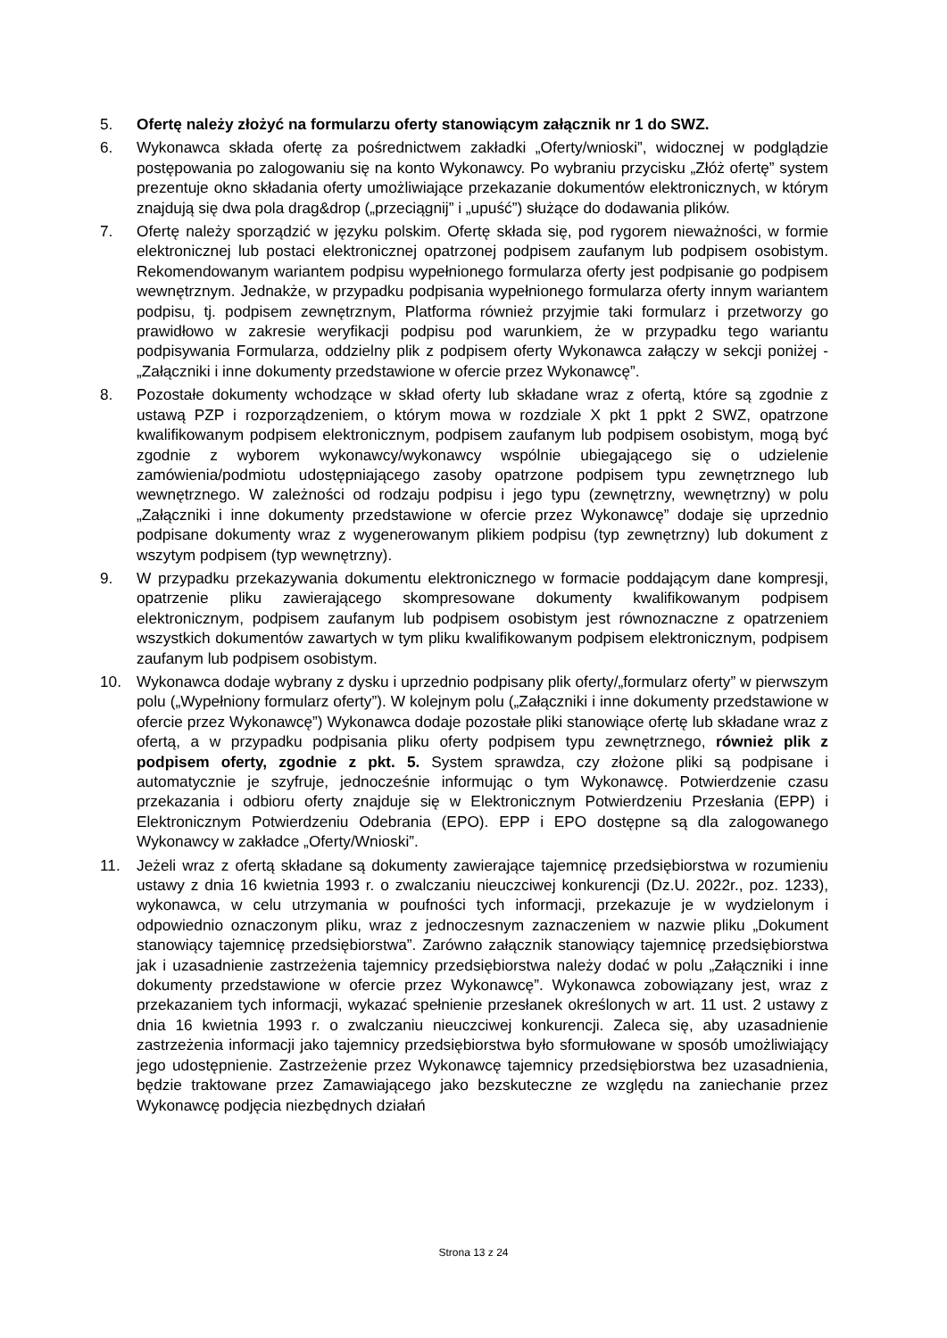5. Ofertę należy złożyć na formularzu oferty stanowiącym załącznik nr 1 do SWZ.
6. Wykonawca składa ofertę za pośrednictwem zakładki „Oferty/wnioski”, widocznej w podglądzie postępowania po zalogowaniu się na konto Wykonawcy. Po wybraniu przycisku „Złóż ofertę” system prezentuje okno składania oferty umożliwiające przekazanie dokumentów elektronicznych, w którym znajdują się dwa pola drag&drop („przeciągnij” i „upuść”) służące do dodawania plików.
7. Ofertę należy sporządzić w języku polskim. Ofertę składa się, pod rygorem nieważności, w formie elektronicznej lub postaci elektronicznej opatrzonej podpisem zaufanym lub podpisem osobistym. Rekomendowanym wariantem podpisu wypełnionego formularza oferty jest podpisanie go podpisem wewnętrznym. Jednakże, w przypadku podpisania wypełnionego formularza oferty innym wariantem podpisu, tj. podpisem zewnętrznym, Platforma również przyjmie taki formularz i przetworzy go prawidłowo w zakresie weryfikacji podpisu pod warunkiem, że w przypadku tego wariantu podpisywania Formularza, oddzielny plik z podpisem oferty Wykonawca załączy w sekcji poniżej - „Załączniki i inne dokumenty przedstawione w ofercie przez Wykonawcę”.
8. Pozostałe dokumenty wchodzące w skład oferty lub składane wraz z ofertą, które są zgodnie z ustawą PZP i rozporządzeniem, o którym mowa w rozdziale X pkt 1 ppkt 2 SWZ, opatrzone kwalifikowanym podpisem elektronicznym, podpisem zaufanym lub podpisem osobistym, mogą być zgodnie z wyborem wykonawcy/wykonawcy wspólnie ubiegającego się o udzielenie zamówienia/podmiotu udostępniającego zasoby opatrzone podpisem typu zewnętrznego lub wewnętrznego. W zależności od rodzaju podpisu i jego typu (zewnętrzny, wewnętrzny) w polu „Załączniki i inne dokumenty przedstawione w ofercie przez Wykonawcę” dodaje się uprzednio podpisane dokumenty wraz z wygenerowanym plikiem podpisu (typ zewnętrzny) lub dokument z wszytym podpisem (typ wewnętrzny).
9. W przypadku przekazywania dokumentu elektronicznego w formacie poddającym dane kompresji, opatrzenie pliku zawierającego skompresowane dokumenty kwalifikowanym podpisem elektronicznym, podpisem zaufanym lub podpisem osobistym jest równoznaczne z opatrzeniem wszystkich dokumentów zawartych w tym pliku kwalifikowanym podpisem elektronicznym, podpisem zaufanym lub podpisem osobistym.
10. Wykonawca dodaje wybrany z dysku i uprzednio podpisany plik oferty/„formularz oferty” w pierwszym polu („Wypełniony formularz oferty”). W kolejnym polu („Załączniki i inne dokumenty przedstawione w ofercie przez Wykonawcę”) Wykonawca dodaje pozostałe pliki stanowiące ofertę lub składane wraz z ofertą, a w przypadku podpisania pliku oferty podpisem typu zewnętrznego, również plik z podpisem oferty, zgodnie z pkt. 5. System sprawdza, czy złożone pliki są podpisane i automatycznie je szyfruje, jednocześnie informując o tym Wykonawcę. Potwierdzenie czasu przekazania i odbioru oferty znajduje się w Elektronicznym Potwierdzeniu Przesłania (EPP) i Elektronicznym Potwierdzeniu Odebrania (EPO). EPP i EPO dostępne są dla zalogowanego Wykonawcy w zakładce „Oferty/Wnioski”.
11. Jeżeli wraz z ofertą składane są dokumenty zawierające tajemnicę przedsiębiorstwa w rozumieniu ustawy z dnia 16 kwietnia 1993 r. o zwalczaniu nieuczciwej konkurencji (Dz.U. 2022r., poz. 1233), wykonawca, w celu utrzymania w poufności tych informacji, przekazuje je w wydzielonym i odpowiednio oznaczonym pliku, wraz z jednoczesnym zaznaczeniem w nazwie pliku „Dokument stanowiący tajemnicę przedsiębiorstwa”. Zarówno załącznik stanowiący tajemnicę przedsiębiorstwa jak i uzasadnienie zastrzeżenia tajemnicy przedsiębiorstwa należy dodać w polu „Załączniki i inne dokumenty przedstawione w ofercie przez Wykonawcę”. Wykonawca zobowiązany jest, wraz z przekazaniem tych informacji, wykazać spełnienie przesłanek określonych w art. 11 ust. 2 ustawy z dnia 16 kwietnia 1993 r. o zwalczaniu nieuczciwej konkurencji. Zaleca się, aby uzasadnienie zastrzeżenia informacji jako tajemnicy przedsiębiorstwa było sformułowane w sposób umożliwiający jego udostępnienie. Zastrzeżenie przez Wykonawcę tajemnicy przedsiębiorstwa bez uzasadnienia, będzie traktowane przez Zamawiającego jako bezskuteczne ze względu na zaniechanie przez Wykonawcę podjęcia niezbędnych działań
Strona 13 z 24